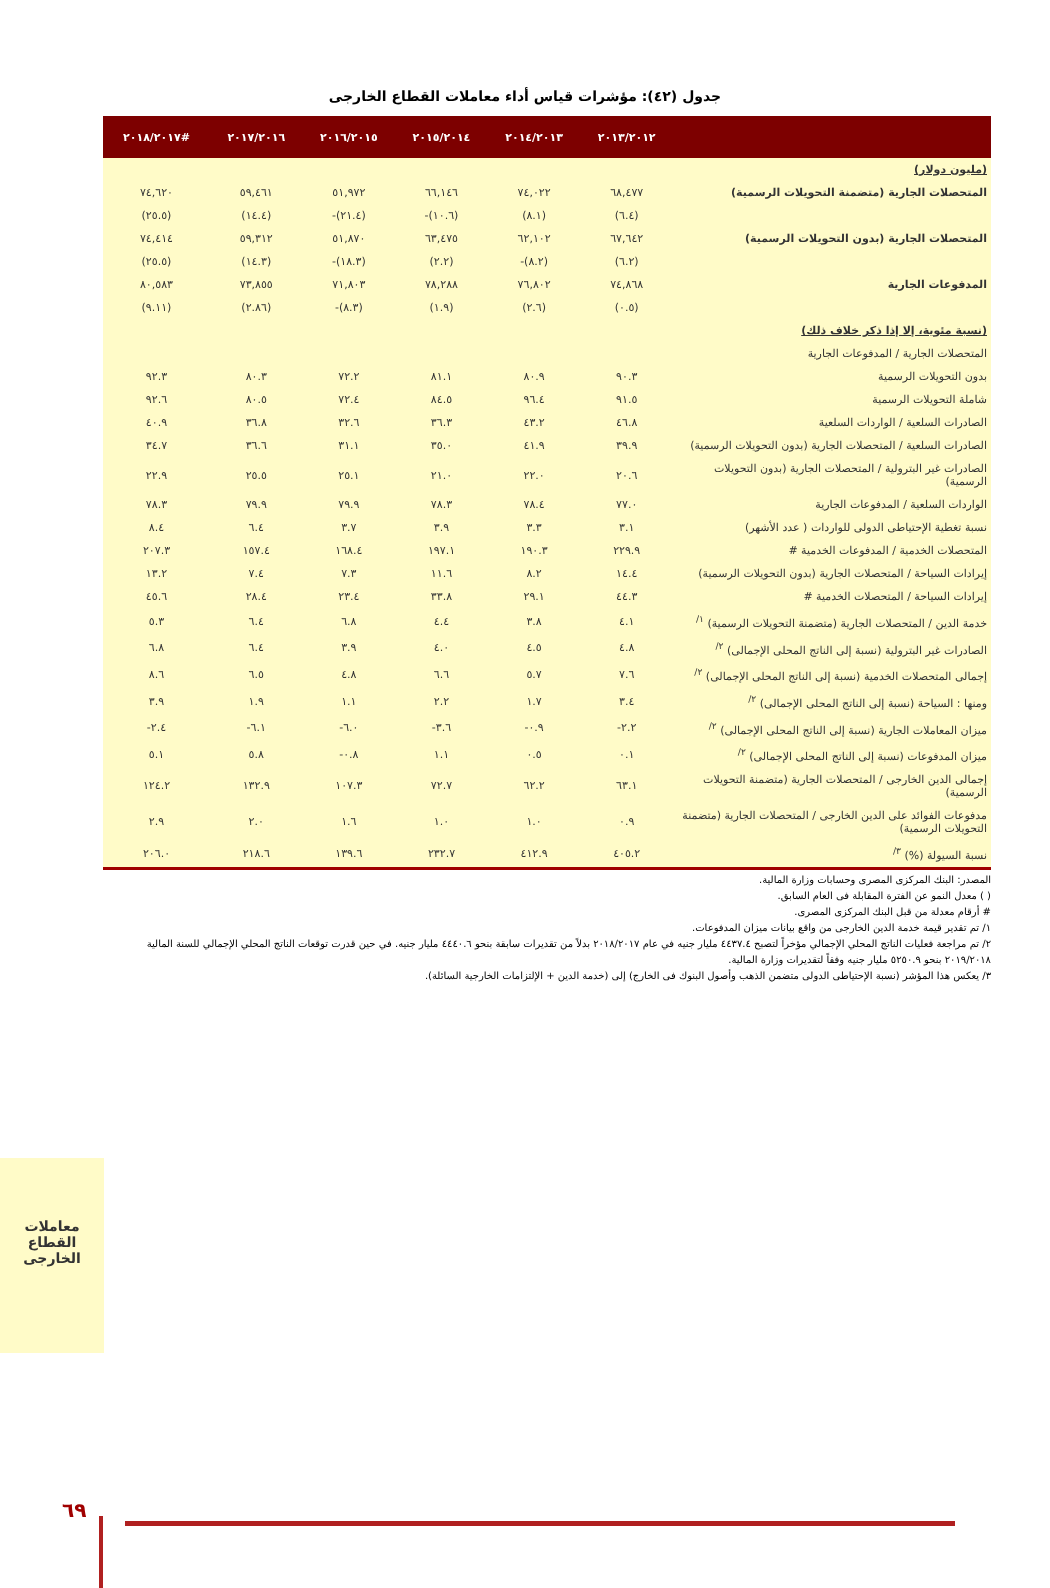جدول (٤٢): مؤشرات قياس أداء معاملات القطاع الخارجى
| | ٢٠١٣/٢٠١٢ | ٢٠١٤/٢٠١٣ | ٢٠١٥/٢٠١٤ | ٢٠١٦/٢٠١٥ | ٢٠١٧/٢٠١٦ | #٢٠١٨/٢٠١٧ |
| --- | --- | --- | --- | --- | --- | --- |
| (مليون دولار) | | | | | | |
| المتحصلات الجارية (متضمنة التحويلات الرسمية) | ٦٨,٤٧٧ | ٧٤,٠٢٢ | ٦٦,١٤٦ | ٥١,٩٧٢ | ٥٩,٤٦١ | ٧٤,٦٢٠ |
| | (٦.٤) | (٨.١) | (١٠.٦)- | (٢١.٤)- | (١٤.٤) | (٢٥.٥) |
| المتحصلات الجارية (بدون التحويلات الرسمية) | ٦٧,٦٤٢ | ٦٢,١٠٢ | ٦٣,٤٧٥ | ٥١,٨٧٠ | ٥٩,٣١٢ | ٧٤,٤١٤ |
| | (٦.٢) | (٨.٢)- | (٢.٢) | (١٨.٣)- | (١٤.٣) | (٢٥.٥) |
| المدفوعات الجارية | ٧٤,٨٦٨ | ٧٦,٨٠٢ | ٧٨,٢٨٨ | ٧١,٨٠٣ | ٧٣,٨٥٥ | ٨٠,٥٨٣ |
| | (٠.٥) | (٢.٦) | (١.٩) | (٨.٣)- | (٢.٨٦) | (٩.١١) |
| (نسبة مئوية، إلا إذا ذكر خلاف ذلك) | | | | | | |
| المتحصلات الجارية / المدفوعات الجارية | | | | | | |
| بدون التحويلات الرسمية | ٩٠.٣ | ٨٠.٩ | ٨١.١ | ٧٢.٢ | ٨٠.٣ | ٩٢.٣ |
| شاملة التحويلات الرسمية | ٩١.٥ | ٩٦.٤ | ٨٤.٥ | ٧٢.٤ | ٨٠.٥ | ٩٢.٦ |
| الصادرات السلعية / الواردات السلعية | ٤٦.٨ | ٤٣.٢ | ٣٦.٣ | ٣٢.٦ | ٣٦.٨ | ٤٠.٩ |
| الصادرات السلعية / المتحصلات الجارية (بدون التحويلات الرسمية) | ٣٩.٩ | ٤١.٩ | ٣٥.٠ | ٣١.١ | ٣٦.٦ | ٣٤.٧ |
| الصادرات غير البترولية / المتحصلات الجارية (بدون التحويلات الرسمية) | ٢٠.٦ | ٢٢.٠ | ٢١.٠ | ٢٥.١ | ٢٥.٥ | ٢٢.٩ |
| الواردات السلعية / المدفوعات الجارية | ٧٧.٠ | ٧٨.٤ | ٧٨.٣ | ٧٩.٩ | ٧٩.٩ | ٧٨.٣ |
| نسبة تغطية الإحتياطى الدولى للواردات ( عدد الأشهر) | ٣.١ | ٣.٣ | ٣.٩ | ٣.٧ | ٦.٤ | ٨.٤ |
| المتحصلات الخدمية / المدفوعات الخدمية # | ٢٢٩.٩ | ١٩٠.٣ | ١٩٧.١ | ١٦٨.٤ | ١٥٧.٤ | ٢٠٧.٣ |
| إيرادات السياحة / المتحصلات الجارية (بدون التحويلات الرسمية) | ١٤.٤ | ٨.٢ | ١١.٦ | ٧.٣ | ٧.٤ | ١٣.٢ |
| إيرادات السياحة / المتحصلات الخدمية # | ٤٤.٣ | ٢٩.١ | ٣٣.٨ | ٢٣.٤ | ٢٨.٤ | ٤٥.٦ |
| خدمة الدين / المتحصلات الجارية (متضمنة التحويلات الرسمية) <sup>١/</sup> | ٤.١ | ٣.٨ | ٤.٤ | ٦.٨ | ٦.٤ | ٥.٣ |
| الصادرات غير البترولية (نسبة إلى الناتج المحلى الإجمالى) <sup>٢/</sup> | ٤.٨ | ٤.٥ | ٤.٠ | ٣.٩ | ٦.٤ | ٦.٨ |
| إجمالى المتحصلات الخدمية (نسبة إلى الناتج المحلى الإجمالى) <sup>٢/</sup> | ٧.٦ | ٥.٧ | ٦.٦ | ٤.٨ | ٦.٥ | ٨.٦ |
| ومنها : السياحة (نسبة إلى الناتج المحلى الإجمالى) <sup>٢/</sup> | ٣.٤ | ١.٧ | ٢.٢ | ١.١ | ١.٩ | ٣.٩ |
| ميزان المعاملات الجارية (نسبة إلى الناتج المحلى الإجمالى) <sup>٢/</sup> | ٢.٢- | ٠.٩- | ٣.٦- | ٦.٠- | ٦.١- | ٢.٤- |
| ميزان المدفوعات (نسبة إلى الناتج المحلى الإجمالى) <sup>٢/</sup> | ٠.١ | ٠.٥ | ١.١ | ٠.٨- | ٥.٨ | ٥.١ |
| إجمالى الدين الخارجى / المتحصلات الجارية (متضمنة التحويلات الرسمية) | ٦٣.١ | ٦٢.٢ | ٧٢.٧ | ١٠٧.٣ | ١٣٢.٩ | ١٢٤.٢ |
| مدفوعات الفوائد على الدين الخارجى / المتحصلات الجارية (متضمنة التحويلات الرسمية) | ٠.٩ | ١.٠ | ١.٠ | ١.٦ | ٢.٠ | ٢.٩ |
| نسبة السيولة (%) <sup>٣/</sup> | ٤٠٥.٢ | ٤١٢.٩ | ٢٣٢.٧ | ١٣٩.٦ | ٢١٨.٦ | ٢٠٦.٠ |
المصدر: البنك المركزى المصرى وحسابات وزارة المالية.
( ) معدل النمو عن الفترة المقابلة فى العام السابق.
# أرقام معدلة من قبل البنك المركزى المصرى.
١/ تم تقدير قيمة خدمة الدين الخارجى من واقع بيانات ميزان المدفوعات.
٢/ تم مراجعة فعليات الناتج المحلي الإجمالي مؤخراً لتصبح ٤٤٣٧.٤ مليار جنيه في عام ٢٠١٨/٢٠١٧ بدلاً من تقديرات سابقة بنحو ٤٤٤٠.٦ مليار جنيه. في حين قدرت توقعات الناتج المحلي الإجمالي للسنة المالية ٢٠١٩/٢٠١٨ بنحو ٥٢٥٠.٩ مليار جنيه وفقاً لتقديرات وزارة المالية.
٣/ يعكس هذا المؤشر (نسبة الإحتياطى الدولى متضمن الذهب وأصول البنوك فى الخارج) إلى (خدمة الدين + الإلتزامات الخارجية السائلة).
معاملات القطاع الخارجى
٦٩